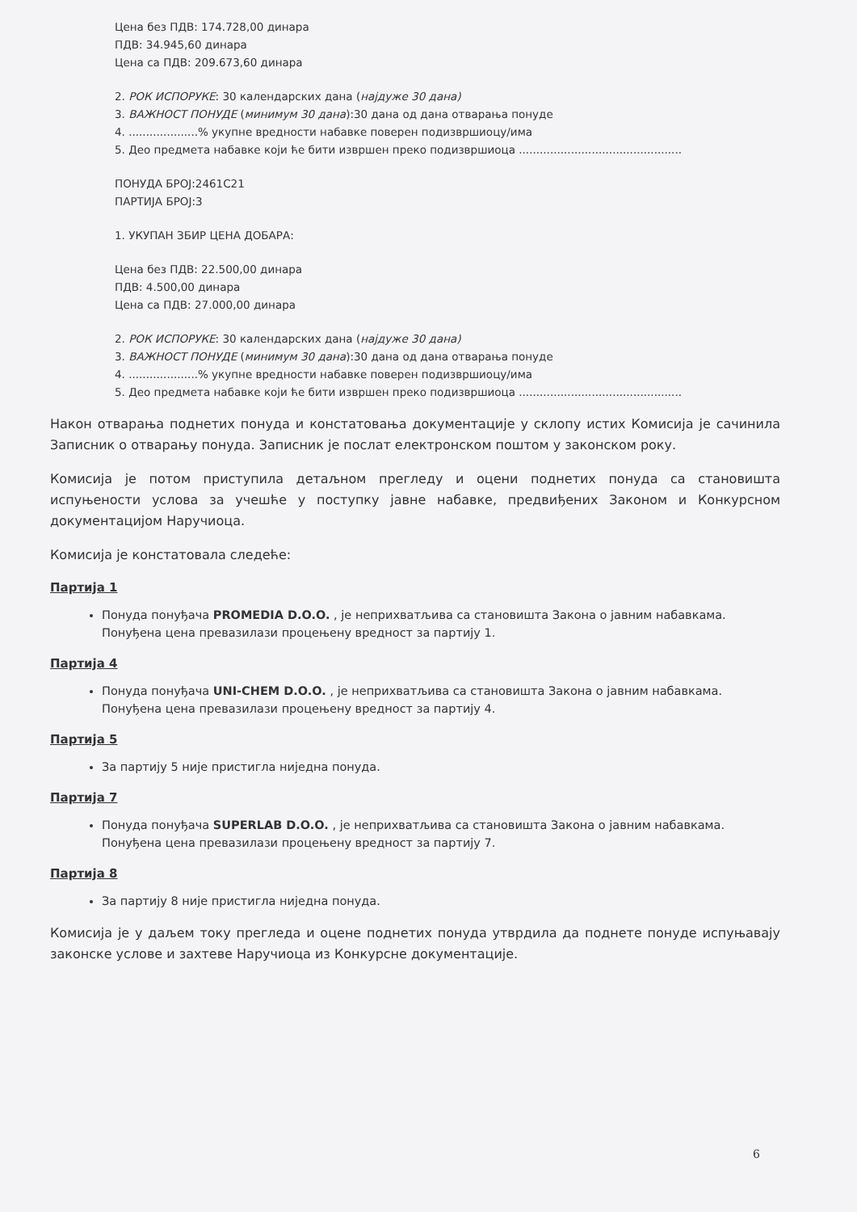Цена без ПДВ: 174.728,00 динара
ПДВ: 34.945,60 динара
Цена са ПДВ: 209.673,60 динара
2. РОК ИСПОРУКЕ: 30 календарских дана (најдуже 30 дана)
3. ВАЖНОСТ ПОНУДЕ (минимум 30 дана):30 дана од дана отварања понуде
4. ....................% укупне вредности набавке поверен подизвршиоцу/има
5. Део предмета набавке који ће бити извршен преко подизвршиоца ...............................................
ПОНУДА БРОЈ:2461C21
ПАРТИЈА БРОЈ:3
1. УКУПАН ЗБИР ЦЕНА ДОБАРА:
Цена без ПДВ: 22.500,00 динара
ПДВ: 4.500,00 динара
Цена са ПДВ: 27.000,00 динара
2. РОК ИСПОРУКЕ: 30 календарских дана (најдуже 30 дана)
3. ВАЖНОСТ ПОНУДЕ (минимум 30 дана):30 дана од дана отварања понуде
4. ....................% укупне вредности набавке поверен подизвршиоцу/има
5. Део предмета набавке који ће бити извршен преко подизвршиоца ...............................................
Након отварања поднетих понуда и констатовања документације у склопу истих Комисија је сачинила Записник о отварању понуда. Записник је послат електронском поштом у законском року.
Комисија је потом приступила детаљном прегледу и оцени поднетих понуда са становишта испуњености услова за учешће у поступку јавне набавке, предвиђених Законом и Конкурсном документацијом Наручиоца.
Комисија је констатовала следеће:
Партија 1
Понуда понуђача PROMEDIA D.O.O. , је неприхватљива са становишта Закона о јавним набавкама. Понуђена цена превазилази процењену вредност за партију 1.
Партија 4
Понуда понуђача UNI-CHEM D.O.O. , је неприхватљива са становишта Закона о јавним набавкама. Понуђена цена превазилази процењену вредност за партију 4.
Партија 5
За партију 5 није пристигла ниједна понуда.
Партија 7
Понуда понуђача SUPERLAB D.O.O. , је неприхватљива са становишта Закона о јавним набавкама. Понуђена цена превазилази процењену вредност за партију 7.
Партија 8
За партију 8 није пристигла ниједна понуда.
Комисија је у даљем току прегледа и оцене поднетих понуда утврдила да поднете понуде испуњавају законске услове и захтеве Наручиоца из Конкурсне документације.
6